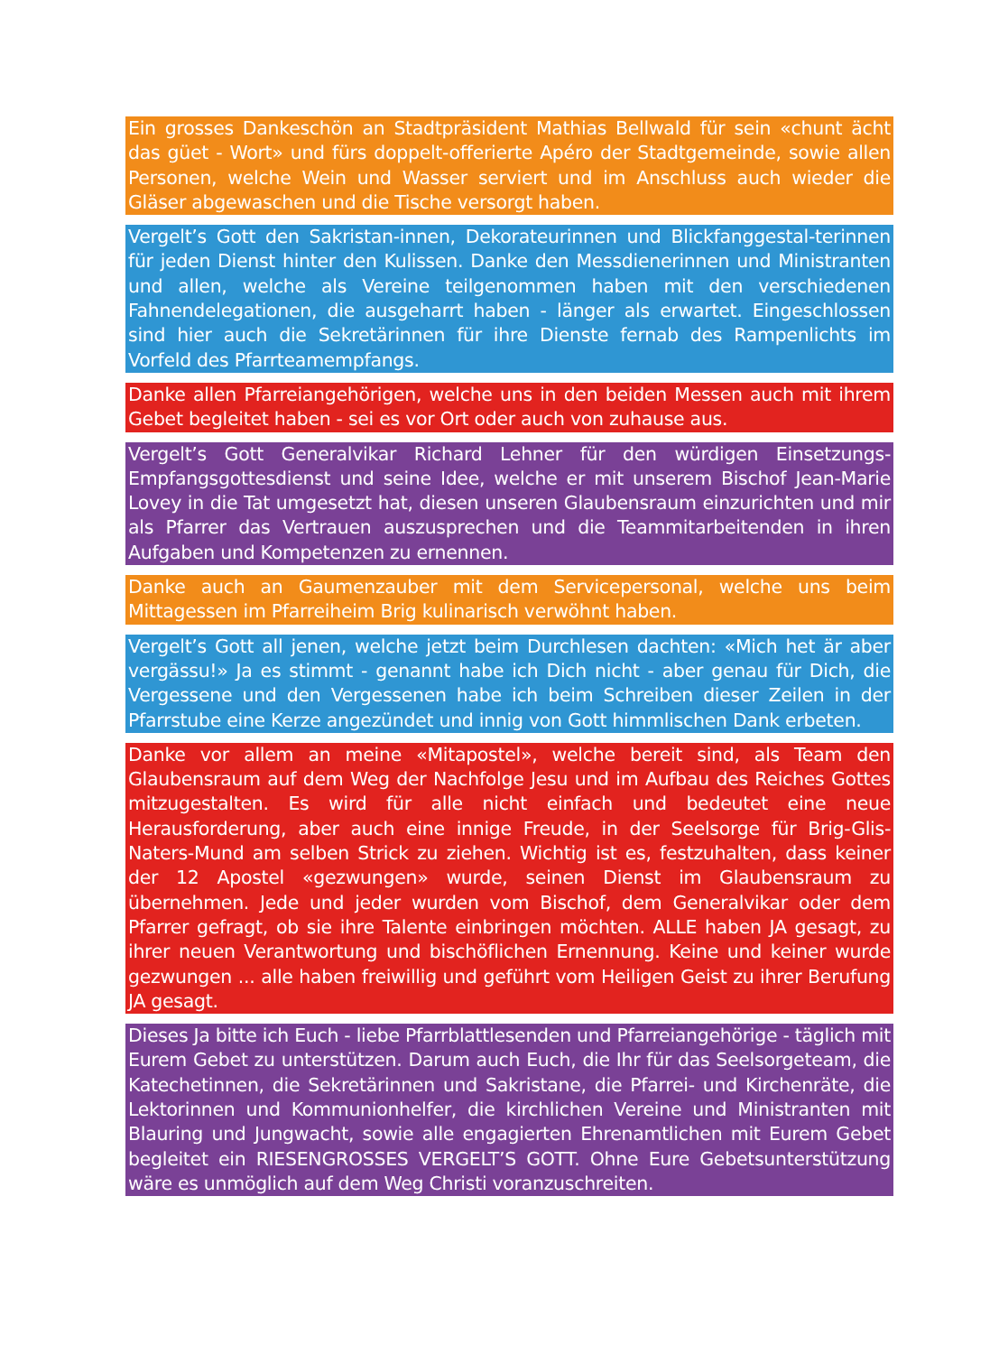Ein grosses Dankeschön an Stadtpräsident Mathias Bellwald für sein «chunt ächt das güet - Wort» und fürs doppelt-offerierte Apéro der Stadtgemeinde, sowie allen Personen, welche Wein und Wasser serviert und im Anschluss auch wieder die Gläser abgewaschen und die Tische versorgt haben.
Vergelt’s Gott den Sakristan-innen, Dekorateurinnen und Blickfanggestal-terinnen für jeden Dienst hinter den Kulissen. Danke den Messdienerinnen und Ministranten und allen, welche als Vereine teilgenommen haben mit den verschiedenen Fahnendelegationen, die ausgeharrt haben - länger als erwartet. Eingeschlossen sind hier auch die Sekretärinnen für ihre Dienste fernab des Rampenlichts im Vorfeld des Pfarrteamempfangs.
Danke allen Pfarreiangehörigen, welche uns in den beiden Messen auch mit ihrem Gebet begleitet haben - sei es vor Ort oder auch von zuhause aus.
Vergelt’s Gott Generalvikar Richard Lehner für den würdigen Einsetzungs-Empfangsgottesdienst und seine Idee, welche er mit unserem Bischof Jean-Marie Lovey in die Tat umgesetzt hat, diesen unseren Glaubensraum einzurichten und mir als Pfarrer das Vertrauen auszusprechen und die Teammitarbeitenden in ihren Aufgaben und Kompetenzen zu ernennen.
Danke auch an Gaumenzauber mit dem Servicepersonal, welche uns beim Mittagessen im Pfarreiheim Brig kulinarisch verwöhnt haben.
Vergelt’s Gott all jenen, welche jetzt beim Durchlesen dachten: «Mich het är aber vergässu!» Ja es stimmt - genannt habe ich Dich nicht - aber genau für Dich, die Vergessene und den Vergessenen habe ich beim Schreiben dieser Zeilen in der Pfarrstube eine Kerze angezündet und innig von Gott himmlischen Dank erbeten.
Danke vor allem an meine «Mitapostel», welche bereit sind, als Team den Glaubensraum auf dem Weg der Nachfolge Jesu und im Aufbau des Reiches Gottes mitzugestalten. Es wird für alle nicht einfach und bedeutet eine neue Herausforderung, aber auch eine innige Freude, in der Seelsorge für Brig-Glis-Naters-Mund am selben Strick zu ziehen. Wichtig ist es, festzuhalten, dass keiner der 12 Apostel «gezwungen» wurde, seinen Dienst im Glaubensraum zu übernehmen. Jede und jeder wurden vom Bischof, dem Generalvikar oder dem Pfarrer gefragt, ob sie ihre Talente einbringen möchten. ALLE haben JA gesagt, zu ihrer neuen Verantwortung und bischöflichen Ernennung. Keine und keiner wurde gezwungen ... alle haben freiwillig und geführt vom Heiligen Geist zu ihrer Berufung JA gesagt.
Dieses Ja bitte ich Euch - liebe Pfarrblattlesenden und Pfarreiangehörige - täglich mit Eurem Gebet zu unterstützen. Darum auch Euch, die Ihr für das Seelsorgeteam, die Katechetinnen, die Sekretärinnen und Sakristane, die Pfarrei- und Kirchenräte, die Lektorinnen und Kommunionhelfer, die kirchlichen Vereine und Ministranten mit Blauring und Jungwacht, sowie alle engagierten Ehrenamtlichen mit Eurem Gebet begleitet ein RIESENGROSSES VERGELT’S GOTT. Ohne Eure Gebetsunterstützung wäre es unmöglich auf dem Weg Christi voranzuschreiten.